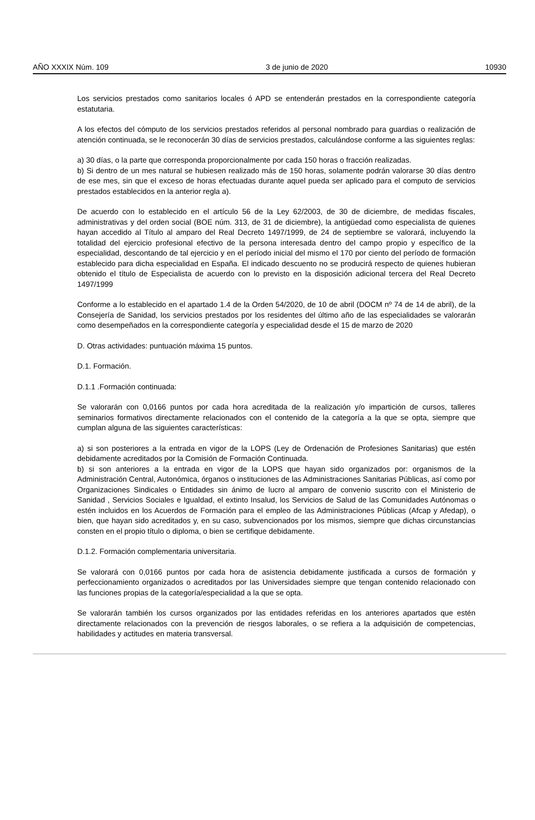AÑO XXXIX Núm. 109 3 de junio de 2020 10930
Los servicios prestados como sanitarios locales ó APD se entenderán prestados en la correspondiente categoría estatutaria.
A los efectos del cómputo de los servicios prestados referidos al personal nombrado para guardias o realización de atención continuada, se le reconocerán 30 días de servicios prestados, calculándose conforme a las siguientes reglas:
a) 30 días, o la parte que corresponda proporcionalmente por cada 150 horas o fracción realizadas.
b) Si dentro de un mes natural se hubiesen realizado más de 150 horas, solamente podrán valorarse 30 días dentro de ese mes, sin que el exceso de horas efectuadas durante aquel pueda ser aplicado para el computo de servicios prestados establecidos en la anterior regla a).
De acuerdo con lo establecido en el artículo 56 de la Ley 62/2003, de 30 de diciembre, de medidas fiscales, administrativas y del orden social (BOE núm. 313, de 31 de diciembre), la antigüedad como especialista de quienes hayan accedido al Título al amparo del Real Decreto 1497/1999, de 24 de septiembre se valorará, incluyendo la totalidad del ejercicio profesional efectivo de la persona interesada dentro del campo propio y específico de la especialidad, descontando de tal ejercicio y en el período inicial del mismo el 170 por ciento del período de formación establecido para dicha especialidad en España. El indicado descuento no se producirá respecto de quienes hubieran obtenido el título de Especialista de acuerdo con lo previsto en la disposición adicional tercera del Real Decreto 1497/1999
Conforme a lo establecido en el apartado 1.4 de la Orden 54/2020, de 10 de abril (DOCM nº 74 de 14 de abril), de la Consejería de Sanidad, los servicios prestados por los residentes del último año de las especialidades se valorarán como desempeñados en la correspondiente categoría y especialidad desde el 15 de marzo de 2020
D. Otras actividades: puntuación máxima 15 puntos.
D.1. Formación.
D.1.1 .Formación continuada:
Se valorarán con 0,0166 puntos por cada hora acreditada de la realización y/o impartición de cursos, talleres seminarios formativos directamente relacionados con el contenido de la categoría a la que se opta, siempre que cumplan alguna de las siguientes características:
a) si son posteriores a la entrada en vigor de la LOPS (Ley de Ordenación de Profesiones Sanitarias) que estén debidamente acreditados por la Comisión de Formación Continuada.
b) si son anteriores a la entrada en vigor de la LOPS que hayan sido organizados por: organismos de la Administración Central, Autonómica, órganos o instituciones de las Administraciones Sanitarias Públicas, así como por Organizaciones Sindicales o Entidades sin ánimo de lucro al amparo de convenio suscrito con el Ministerio de Sanidad , Servicios Sociales e Igualdad, el extinto Insalud, los Servicios de Salud de las Comunidades Autónomas o estén incluidos en los Acuerdos de Formación para el empleo de las Administraciones Públicas (Afcap y Afedap), o bien, que hayan sido acreditados y, en su caso, subvencionados por los mismos, siempre que dichas circunstancias consten en el propio título o diploma, o bien se certifique debidamente.
D.1.2. Formación complementaria universitaria.
Se valorará con 0,0166 puntos por cada hora de asistencia debidamente justificada a cursos de formación y perfeccionamiento organizados o acreditados por las Universidades siempre que tengan contenido relacionado con las funciones propias de la categoría/especialidad a la que se opta.
Se valorarán también los cursos organizados por las entidades referidas en los anteriores apartados que estén directamente relacionados con la prevención de riesgos laborales, o se refiera a la adquisición de competencias, habilidades y actitudes en materia transversal.